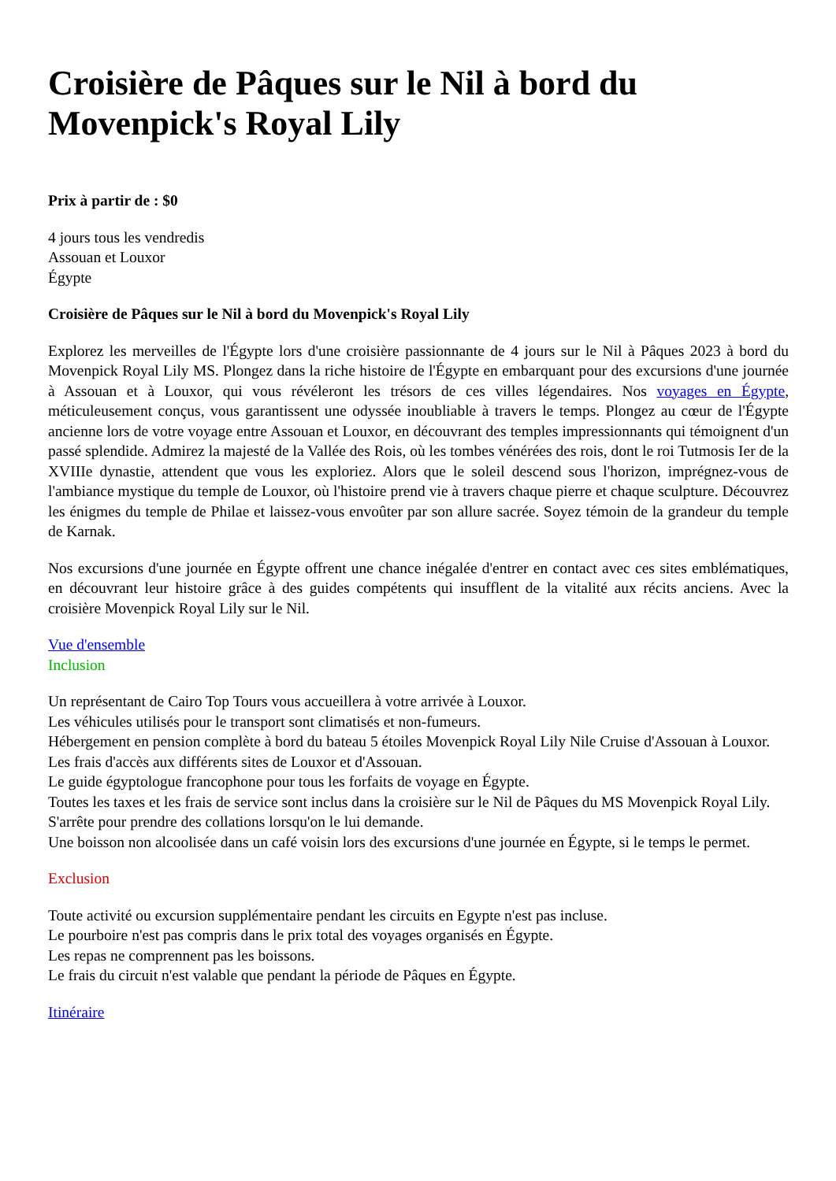Croisière de Pâques sur le Nil à bord du Movenpick's Royal Lily
Prix à partir de : $0
4 jours tous les vendredis
Assouan et Louxor
Égypte
Croisière de Pâques sur le Nil à bord du Movenpick's Royal Lily
Explorez les merveilles de l'Égypte lors d'une croisière passionnante de 4 jours sur le Nil à Pâques 2023 à bord du Movenpick Royal Lily MS. Plongez dans la riche histoire de l'Égypte en embarquant pour des excursions d'une journée à Assouan et à Louxor, qui vous révéleront les trésors de ces villes légendaires. Nos voyages en Égypte, méticuleusement conçus, vous garantissent une odyssée inoubliable à travers le temps. Plongez au cœur de l'Égypte ancienne lors de votre voyage entre Assouan et Louxor, en découvrant des temples impressionnants qui témoignent d'un passé splendide. Admirez la majesté de la Vallée des Rois, où les tombes vénérées des rois, dont le roi Tutmosis Ier de la XVIIIe dynastie, attendent que vous les exploriez. Alors que le soleil descend sous l'horizon, imprégnez-vous de l'ambiance mystique du temple de Louxor, où l'histoire prend vie à travers chaque pierre et chaque sculpture. Découvrez les énigmes du temple de Philae et laissez-vous envoûter par son allure sacrée. Soyez témoin de la grandeur du temple de Karnak.
Nos excursions d'une journée en Égypte offrent une chance inégalée d'entrer en contact avec ces sites emblématiques, en découvrant leur histoire grâce à des guides compétents qui insufflent de la vitalité aux récits anciens. Avec la croisière Movenpick Royal Lily sur le Nil.
Vue d'ensemble
Inclusion
Un représentant de Cairo Top Tours vous accueillera à votre arrivée à Louxor.
Les véhicules utilisés pour le transport sont climatisés et non-fumeurs.
Hébergement en pension complète à bord du bateau 5 étoiles Movenpick Royal Lily Nile Cruise d'Assouan à Louxor.
Les frais d'accès aux différents sites de Louxor et d'Assouan.
Le guide égyptologue francophone pour tous les forfaits de voyage en Égypte.
Toutes les taxes et les frais de service sont inclus dans la croisière sur le Nil de Pâques du MS Movenpick Royal Lily.
S'arrête pour prendre des collations lorsqu'on le lui demande.
Une boisson non alcoolisée dans un café voisin lors des excursions d'une journée en Égypte, si le temps le permet.
Exclusion
Toute activité ou excursion supplémentaire pendant les circuits en Egypte n'est pas incluse.
Le pourboire n'est pas compris dans le prix total des voyages organisés en Égypte.
Les repas ne comprennent pas les boissons.
Le frais du circuit n'est valable que pendant la période de Pâques en Égypte.
Itinéraire